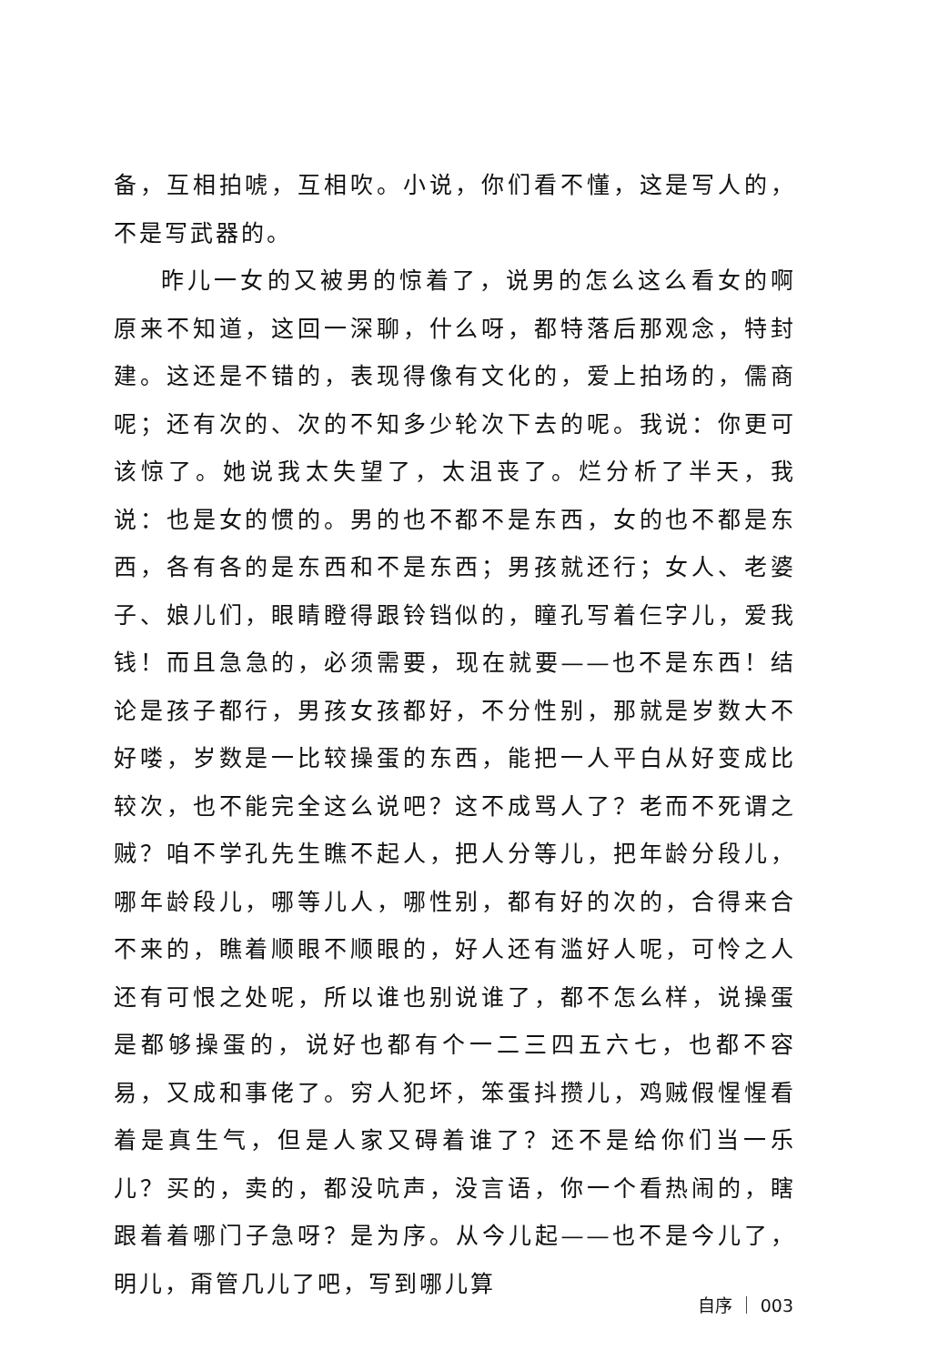备，互相拍唬，互相吹。小说，你们看不懂，这是写人的，不是写武器的。
昨儿一女的又被男的惊着了，说男的怎么这么看女的啊原来不知道，这回一深聊，什么呀，都特落后那观念，特封建。这还是不错的，表现得像有文化的，爱上拍场的，儒商呢；还有次的、次的不知多少轮次下去的呢。我说：你更可该惊了。她说我太失望了，太沮丧了。烂分析了半天，我说：也是女的惯的。男的也不都不是东西，女的也不都是东西，各有各的是东西和不是东西；男孩就还行；女人、老婆子、娘儿们，眼睛瞪得跟铃铛似的，瞳孔写着仨字儿，爱我钱！而且急急的，必须需要，现在就要——也不是东西！结论是孩子都行，男孩女孩都好，不分性别，那就是岁数大不好喽，岁数是一比较操蛋的东西，能把一人平白从好变成比较次，也不能完全这么说吧？这不成骂人了？老而不死谓之贼？咱不学孔先生瞧不起人，把人分等儿，把年龄分段儿，哪年龄段儿，哪等儿人，哪性别，都有好的次的，合得来合不来的，瞧着顺眼不顺眼的，好人还有滥好人呢，可怜之人还有可恨之处呢，所以谁也别说谁了，都不怎么样，说操蛋是都够操蛋的，说好也都有个一二三四五六七，也都不容易，又成和事佬了。穷人犯坏，笨蛋抖攒儿，鸡贼假惺惺看着是真生气，但是人家又碍着谁了？还不是给你们当一乐儿？买的，卖的，都没吭声，没言语，你一个看热闹的，瞎跟着着哪门子急呀？是为序。从今儿起——也不是今儿了，明儿，甭管几儿了吧，写到哪儿算
自序 ｜ 003